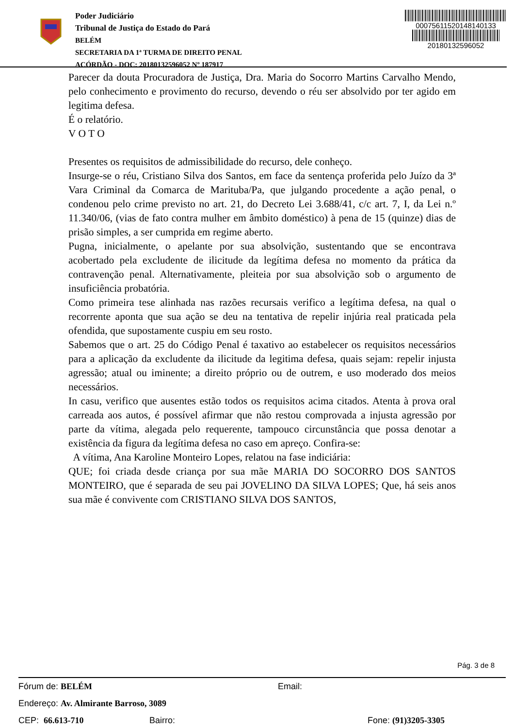Poder Judiciário
Tribunal de Justiça do Estado do Pará
BELÉM
SECRETARIA DA 1ª TURMA DE DIREITO PENAL
ACÓRDÃO - DOC: 20180132596052 Nº 187917
00075611520148140133
20180132596052
Parecer da douta Procuradora de Justiça, Dra. Maria do Socorro Martins Carvalho Mendo, pelo conhecimento e provimento do recurso, devendo o réu ser absolvido por ter agido em legitima defesa.
É o relatório.
V O T O
Presentes os requisitos de admissibilidade do recurso, dele conheço.
Insurge-se o réu, Cristiano Silva dos Santos, em face da sentença proferida pelo Juízo da 3ª Vara Criminal da Comarca de Marituba/Pa, que julgando procedente a ação penal, o condenou pelo crime previsto no art. 21, do Decreto Lei 3.688/41, c/c art. 7, I, da Lei n.º 11.340/06, (vias de fato contra mulher em âmbito doméstico) à pena de 15 (quinze) dias de prisão simples, a ser cumprida em regime aberto.
Pugna, inicialmente, o apelante por sua absolvição, sustentando que se encontrava acobertado pela excludente de ilicitude da legítima defesa no momento da prática da contravenção penal. Alternativamente, pleiteia por sua absolvição sob o argumento de insuficiência probatória.
Como primeira tese alinhada nas razões recursais verifico a legítima defesa, na qual o recorrente aponta que sua ação se deu na tentativa de repelir injúria real praticada pela ofendida, que supostamente cuspiu em seu rosto.
Sabemos que o art. 25 do Código Penal é taxativo ao estabelecer os requisitos necessários para a aplicação da excludente da ilicitude da legitima defesa, quais sejam: repelir injusta agressão; atual ou iminente; a direito próprio ou de outrem, e uso moderado dos meios necessários.
In casu, verifico que ausentes estão todos os requisitos acima citados. Atenta à prova oral carreada aos autos, é possível afirmar que não restou comprovada a injusta agressão por parte da vítima, alegada pelo requerente, tampouco circunstância que possa denotar a existência da figura da legítima defesa no caso em apreço. Confira-se:
A vítima, Ana Karoline Monteiro Lopes, relatou na fase indiciária:
QUE; foi criada desde criança por sua mãe MARIA DO SOCORRO DOS SANTOS MONTEIRO, que é separada de seu pai JOVELINO DA SILVA LOPES; Que, há seis anos sua mãe é convivente com CRISTIANO SILVA DOS SANTOS,
Pág. 3 de 8
Fórum de: BELÉM Email:
Endereço: Av. Almirante Barroso, 3089
CEP: 66.613-710 Bairro: Fone: (91)3205-3305